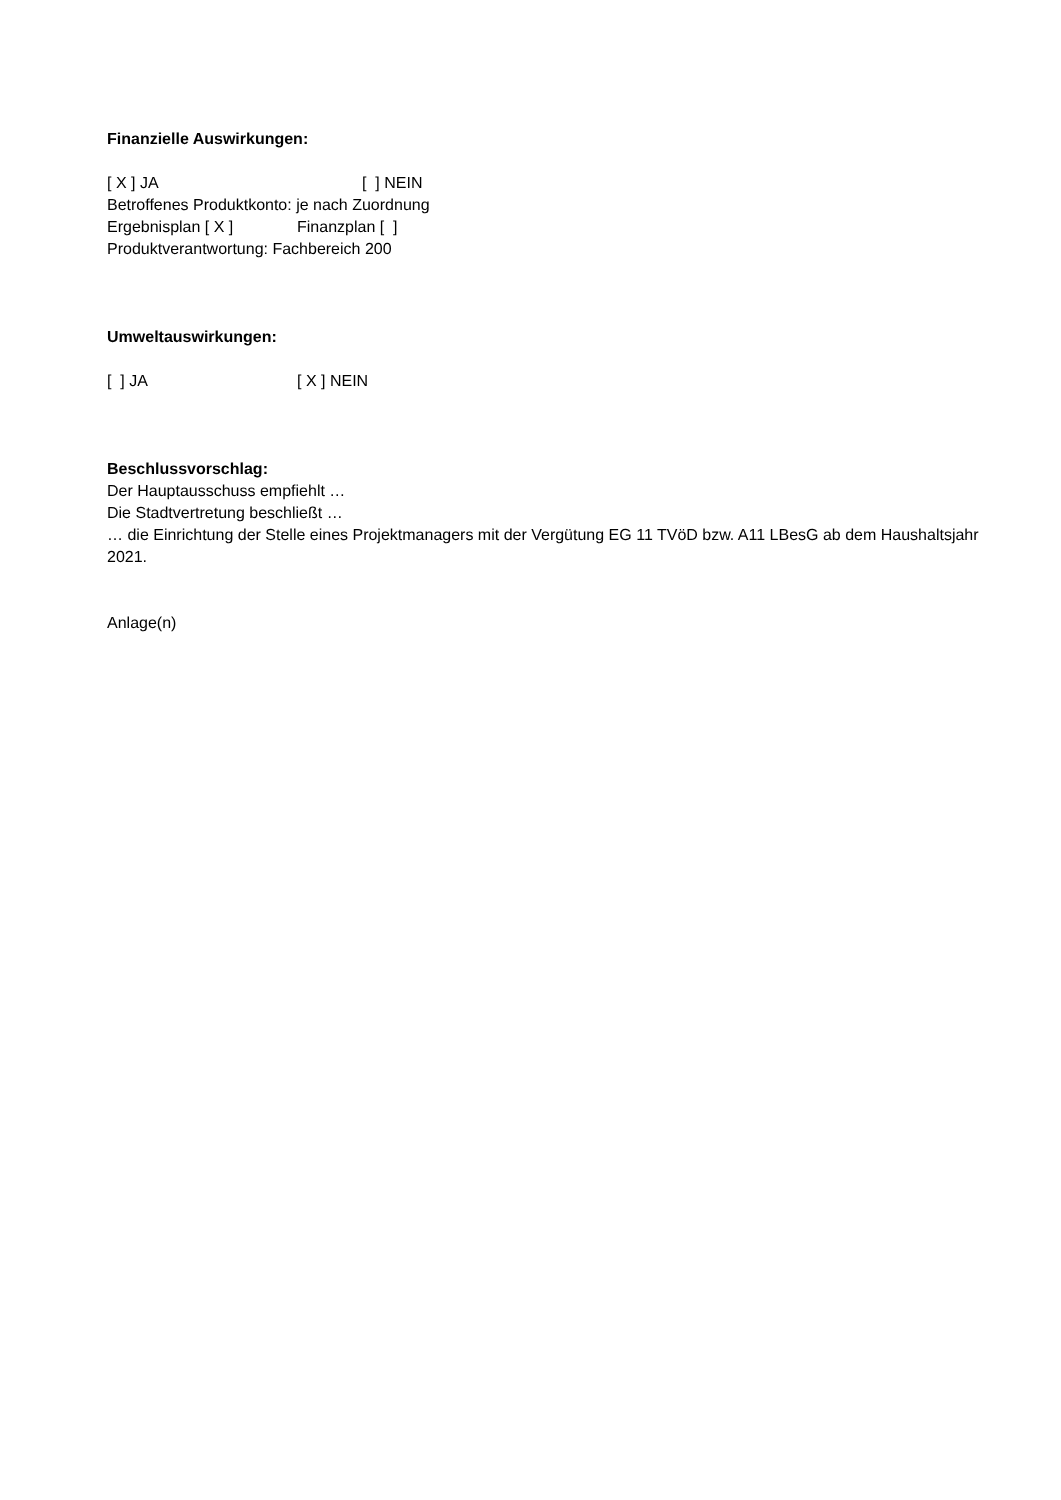Finanzielle Auswirkungen:
[ X ] JA [ ] NEIN
Betroffenes Produktkonto: je nach Zuordnung
Ergebnisplan [ X ] Finanzplan [ ]
Produktverantwortung: Fachbereich 200
Umweltauswirkungen:
[ ] JA [ X ] NEIN
Beschlussvorschlag:
Der Hauptausschuss empfiehlt …
Die Stadtvertretung beschließt …
… die Einrichtung der Stelle eines Projektmanagers mit der Vergütung EG 11 TVöD bzw. A11 LBesG ab dem Haushaltsjahr 2021.
Anlage(n)